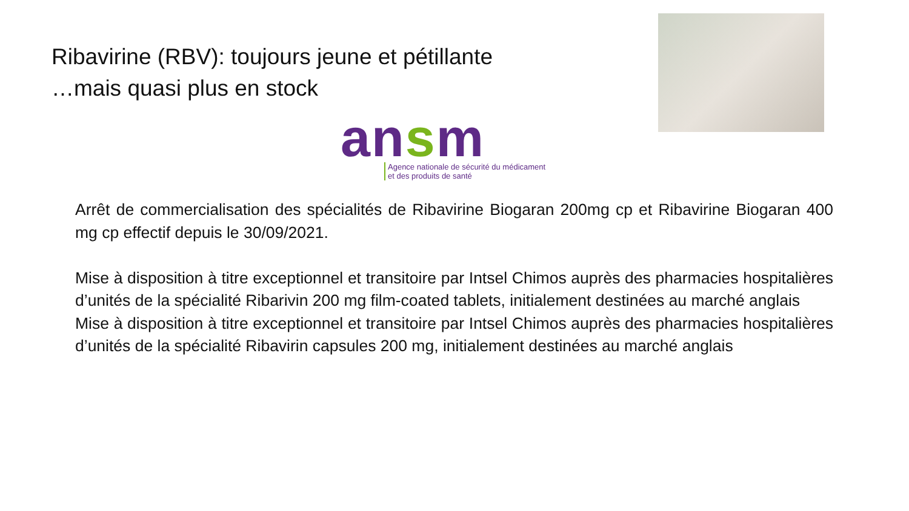Ribavirine (RBV): toujours jeune et pétillante
…mais quasi plus en stock
ansm
Agence nationale de sécurité du médicament
et des produits de santé
Arrêt de commercialisation des spécialités de Ribavirine Biogaran 200mg cp et Ribavirine Biogaran 400 mg cp effectif depuis le 30/09/2021.
Mise à disposition à titre exceptionnel et transitoire par Intsel Chimos auprès des pharmacies hospitalières d’unités de la spécialité Ribarivin 200 mg film-coated tablets, initialement destinées au marché anglais
Mise à disposition à titre exceptionnel et transitoire par Intsel Chimos auprès des pharmacies hospitalières d’unités de la spécialité Ribavirin capsules 200 mg, initialement destinées au marché anglais